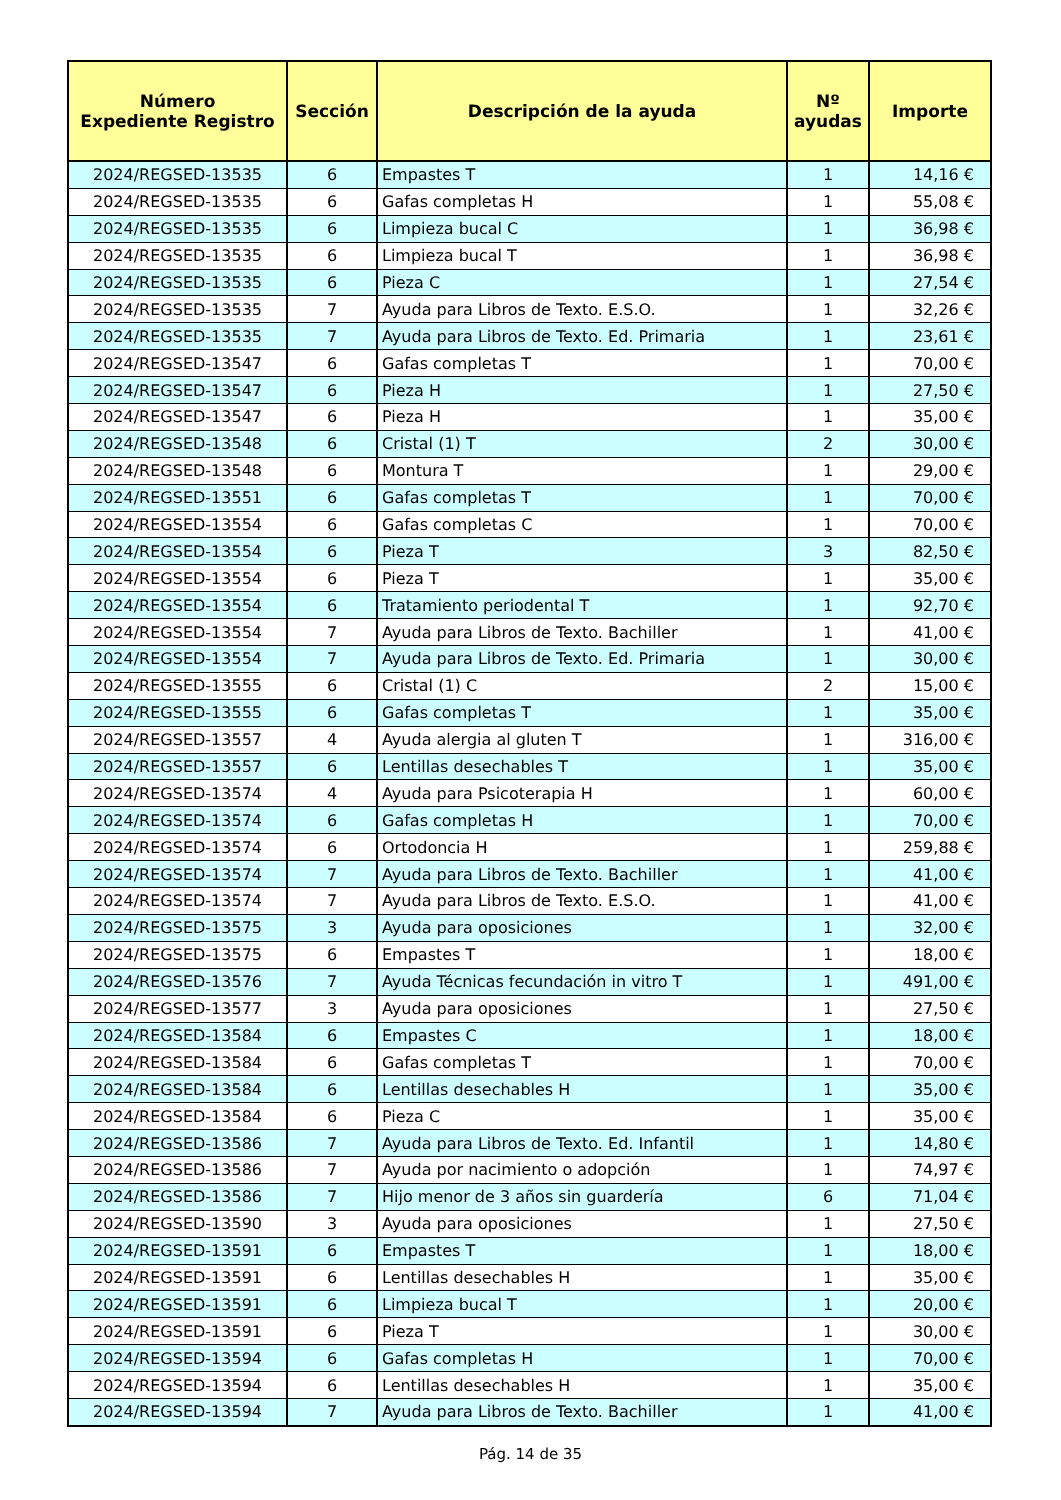| Número Expediente Registro | Sección | Descripción de la ayuda | Nº ayudas | Importe |
| --- | --- | --- | --- | --- |
| 2024/REGSED-13535 | 6 | Empastes T | 1 | 14,16 € |
| 2024/REGSED-13535 | 6 | Gafas completas H | 1 | 55,08 € |
| 2024/REGSED-13535 | 6 | Limpieza bucal C | 1 | 36,98 € |
| 2024/REGSED-13535 | 6 | Limpieza bucal T | 1 | 36,98 € |
| 2024/REGSED-13535 | 6 | Pieza C | 1 | 27,54 € |
| 2024/REGSED-13535 | 7 | Ayuda para Libros de Texto. E.S.O. | 1 | 32,26 € |
| 2024/REGSED-13535 | 7 | Ayuda para Libros de Texto. Ed. Primaria | 1 | 23,61 € |
| 2024/REGSED-13547 | 6 | Gafas completas T | 1 | 70,00 € |
| 2024/REGSED-13547 | 6 | Pieza H | 1 | 27,50 € |
| 2024/REGSED-13547 | 6 | Pieza H | 1 | 35,00 € |
| 2024/REGSED-13548 | 6 | Cristal (1) T | 2 | 30,00 € |
| 2024/REGSED-13548 | 6 | Montura T | 1 | 29,00 € |
| 2024/REGSED-13551 | 6 | Gafas completas T | 1 | 70,00 € |
| 2024/REGSED-13554 | 6 | Gafas completas C | 1 | 70,00 € |
| 2024/REGSED-13554 | 6 | Pieza T | 3 | 82,50 € |
| 2024/REGSED-13554 | 6 | Pieza T | 1 | 35,00 € |
| 2024/REGSED-13554 | 6 | Tratamiento periodental T | 1 | 92,70 € |
| 2024/REGSED-13554 | 7 | Ayuda para Libros de Texto. Bachiller | 1 | 41,00 € |
| 2024/REGSED-13554 | 7 | Ayuda para Libros de Texto. Ed. Primaria | 1 | 30,00 € |
| 2024/REGSED-13555 | 6 | Cristal (1) C | 2 | 15,00 € |
| 2024/REGSED-13555 | 6 | Gafas completas T | 1 | 35,00 € |
| 2024/REGSED-13557 | 4 | Ayuda alergia al gluten T | 1 | 316,00 € |
| 2024/REGSED-13557 | 6 | Lentillas desechables T | 1 | 35,00 € |
| 2024/REGSED-13574 | 4 | Ayuda para Psicoterapia H | 1 | 60,00 € |
| 2024/REGSED-13574 | 6 | Gafas completas H | 1 | 70,00 € |
| 2024/REGSED-13574 | 6 | Ortodoncia H | 1 | 259,88 € |
| 2024/REGSED-13574 | 7 | Ayuda para Libros de Texto. Bachiller | 1 | 41,00 € |
| 2024/REGSED-13574 | 7 | Ayuda para Libros de Texto. E.S.O. | 1 | 41,00 € |
| 2024/REGSED-13575 | 3 | Ayuda para oposiciones | 1 | 32,00 € |
| 2024/REGSED-13575 | 6 | Empastes T | 1 | 18,00 € |
| 2024/REGSED-13576 | 7 | Ayuda Técnicas fecundación in vitro T | 1 | 491,00 € |
| 2024/REGSED-13577 | 3 | Ayuda para oposiciones | 1 | 27,50 € |
| 2024/REGSED-13584 | 6 | Empastes C | 1 | 18,00 € |
| 2024/REGSED-13584 | 6 | Gafas completas T | 1 | 70,00 € |
| 2024/REGSED-13584 | 6 | Lentillas desechables H | 1 | 35,00 € |
| 2024/REGSED-13584 | 6 | Pieza C | 1 | 35,00 € |
| 2024/REGSED-13586 | 7 | Ayuda para Libros de Texto. Ed. Infantil | 1 | 14,80 € |
| 2024/REGSED-13586 | 7 | Ayuda por nacimiento o adopción | 1 | 74,97 € |
| 2024/REGSED-13586 | 7 | Hijo menor de 3 años sin guardería | 6 | 71,04 € |
| 2024/REGSED-13590 | 3 | Ayuda para oposiciones | 1 | 27,50 € |
| 2024/REGSED-13591 | 6 | Empastes T | 1 | 18,00 € |
| 2024/REGSED-13591 | 6 | Lentillas desechables H | 1 | 35,00 € |
| 2024/REGSED-13591 | 6 | Limpieza bucal T | 1 | 20,00 € |
| 2024/REGSED-13591 | 6 | Pieza T | 1 | 30,00 € |
| 2024/REGSED-13594 | 6 | Gafas completas H | 1 | 70,00 € |
| 2024/REGSED-13594 | 6 | Lentillas desechables H | 1 | 35,00 € |
| 2024/REGSED-13594 | 7 | Ayuda para Libros de Texto. Bachiller | 1 | 41,00 € |
Pág. 14 de 35